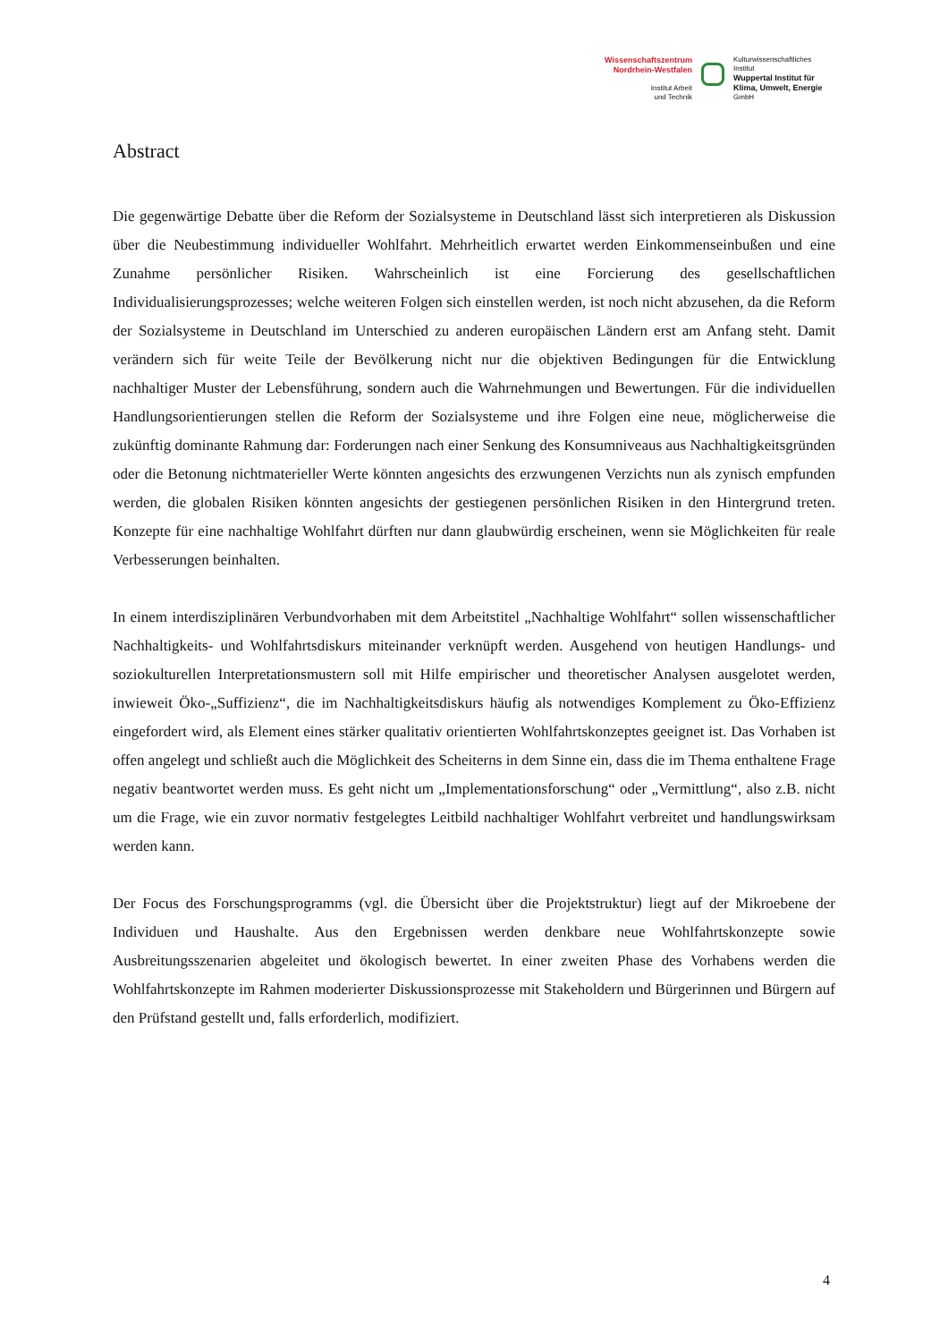Wissenschaftszentrum
Nordrhein-Westfalen
Institut Arbeit
und Technik
Kulturwissenschaftliches
Institut
Wuppertal Institut für
Klima, Umwelt, Energie
GmbH
Abstract
Die gegenwärtige Debatte über die Reform der Sozialsysteme in Deutschland lässt sich interpretieren als Diskussion über die Neubestimmung individueller Wohlfahrt. Mehrheitlich erwartet werden Einkommenseinbußen und eine Zunahme persönlicher Risiken. Wahrscheinlich ist eine Forcierung des gesellschaftlichen Individualisierungsprozesses; welche weiteren Folgen sich einstellen werden, ist noch nicht abzusehen, da die Reform der Sozialsysteme in Deutschland im Unterschied zu anderen europäischen Ländern erst am Anfang steht. Damit verändern sich für weite Teile der Bevölkerung nicht nur die objektiven Bedingungen für die Entwicklung nachhaltiger Muster der Lebensführung, sondern auch die Wahrnehmungen und Bewertungen. Für die individuellen Handlungsorientierungen stellen die Reform der Sozialsysteme und ihre Folgen eine neue, möglicherweise die zukünftig dominante Rahmung dar: Forderungen nach einer Senkung des Konsumniveaus aus Nachhaltigkeitsgründen oder die Betonung nichtmaterieller Werte könnten angesichts des erzwungenen Verzichts nun als zynisch empfunden werden, die globalen Risiken könnten angesichts der gestiegenen persönlichen Risiken in den Hintergrund treten. Konzepte für eine nachhaltige Wohlfahrt dürften nur dann glaubwürdig erscheinen, wenn sie Möglichkeiten für reale Verbesserungen beinhalten.
In einem interdisziplinären Verbundvorhaben mit dem Arbeitstitel „Nachhaltige Wohlfahrt“ sollen wissenschaftlicher Nachhaltigkeits- und Wohlfahrtsdiskurs miteinander verknüpft werden. Ausgehend von heutigen Handlungs- und soziokulturellen Interpretationsmustern soll mit Hilfe empirischer und theoretischer Analysen ausgelotet werden, inwieweit Öko-„Suffizienz“, die im Nachhaltigkeitsdiskurs häufig als notwendiges Komplement zu Öko-Effizienz eingefordert wird, als Element eines stärker qualitativ orientierten Wohlfahrtskonzeptes geeignet ist. Das Vorhaben ist offen angelegt und schließt auch die Möglichkeit des Scheiterns in dem Sinne ein, dass die im Thema enthaltene Frage negativ beantwortet werden muss. Es geht nicht um „Implementationsforschung“ oder „Vermittlung“, also z.B. nicht um die Frage, wie ein zuvor normativ festgelegtes Leitbild nachhaltiger Wohlfahrt verbreitet und handlungswirksam werden kann.
Der Focus des Forschungsprogramms (vgl. die Übersicht über die Projektstruktur) liegt auf der Mikroebene der Individuen und Haushalte. Aus den Ergebnissen werden denkbare neue Wohlfahrtskonzepte sowie Ausbreitungsszenarien abgeleitet und ökologisch bewertet. In einer zweiten Phase des Vorhabens werden die Wohlfahrtskonzepte im Rahmen moderierter Diskussionsprozesse mit Stakeholdern und Bürgerinnen und Bürgern auf den Prüfstand gestellt und, falls erforderlich, modifiziert.
4